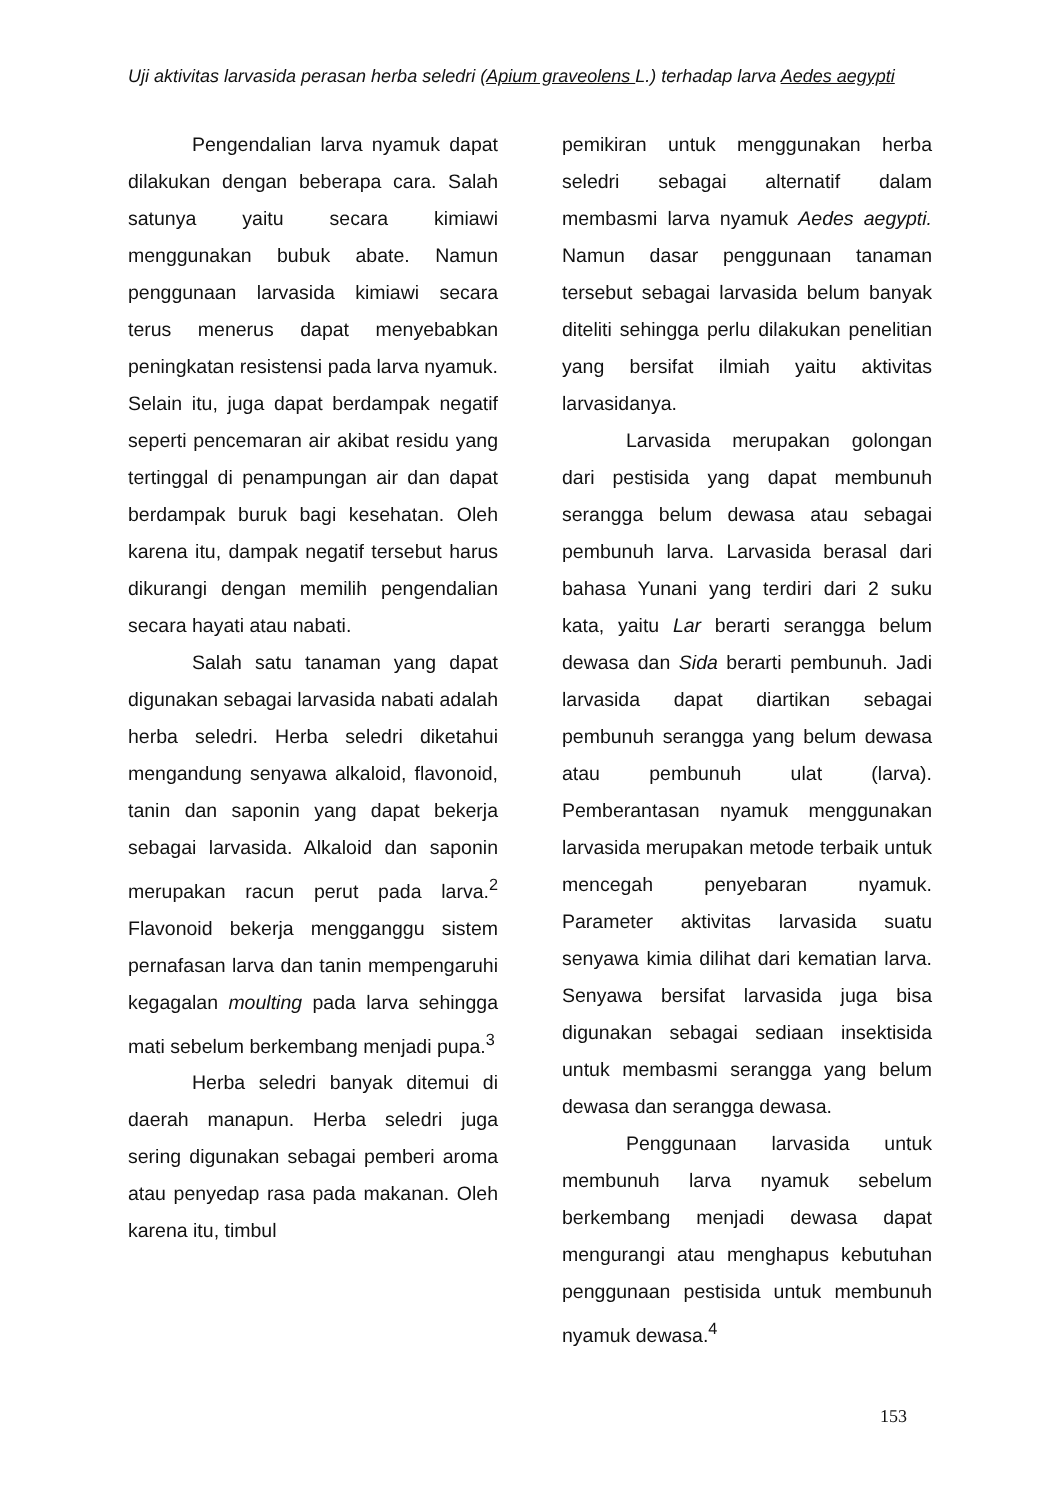Uji aktivitas larvasida perasan herba seledri (Apium graveolens L.) terhadap larva Aedes aegypti
Pengendalian larva nyamuk dapat dilakukan dengan beberapa cara. Salah satunya yaitu secara kimiawi menggunakan bubuk abate. Namun penggunaan larvasida kimiawi secara terus menerus dapat menyebabkan peningkatan resistensi pada larva nyamuk. Selain itu, juga dapat berdampak negatif seperti pencemaran air akibat residu yang tertinggal di penampungan air dan dapat berdampak buruk bagi kesehatan. Oleh karena itu, dampak negatif tersebut harus dikurangi dengan memilih pengendalian secara hayati atau nabati.
Salah satu tanaman yang dapat digunakan sebagai larvasida nabati adalah herba seledri. Herba seledri diketahui mengandung senyawa alkaloid, flavonoid, tanin dan saponin yang dapat bekerja sebagai larvasida. Alkaloid dan saponin merupakan racun perut pada larva.<sup>2</sup> Flavonoid bekerja mengganggu sistem pernafasan larva dan tanin mempengaruhi kegagalan moulting pada larva sehingga mati sebelum berkembang menjadi pupa.<sup>3</sup>
Herba seledri banyak ditemui di daerah manapun. Herba seledri juga sering digunakan sebagai pemberi aroma atau penyedap rasa pada makanan. Oleh karena itu, timbul
pemikiran untuk menggunakan herba seledri sebagai alternatif dalam membasmi larva nyamuk Aedes aegypti. Namun dasar penggunaan tanaman tersebut sebagai larvasida belum banyak diteliti sehingga perlu dilakukan penelitian yang bersifat ilmiah yaitu aktivitas larvasidanya.
Larvasida merupakan golongan dari pestisida yang dapat membunuh serangga belum dewasa atau sebagai pembunuh larva. Larvasida berasal dari bahasa Yunani yang terdiri dari 2 suku kata, yaitu Lar berarti serangga belum dewasa dan Sida berarti pembunuh. Jadi larvasida dapat diartikan sebagai pembunuh serangga yang belum dewasa atau pembunuh ulat (larva). Pemberantasan nyamuk menggunakan larvasida merupakan metode terbaik untuk mencegah penyebaran nyamuk. Parameter aktivitas larvasida suatu senyawa kimia dilihat dari kematian larva. Senyawa bersifat larvasida juga bisa digunakan sebagai sediaan insektisida untuk membasmi serangga yang belum dewasa dan serangga dewasa.
Penggunaan larvasida untuk membunuh larva nyamuk sebelum berkembang menjadi dewasa dapat mengurangi atau menghapus kebutuhan penggunaan pestisida untuk membunuh nyamuk dewasa.<sup>4</sup>
153